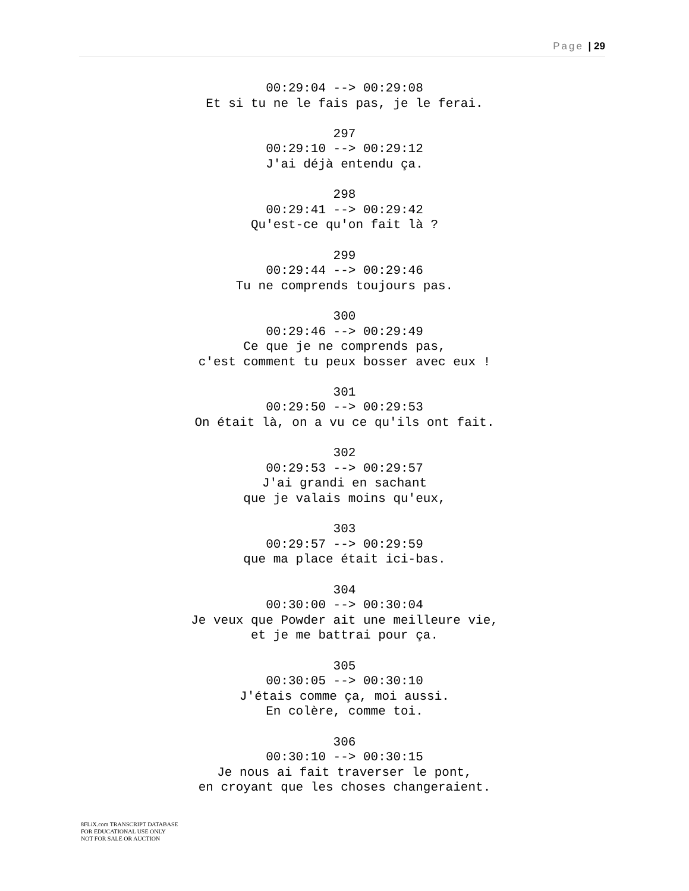Page | 29
00:29:04 --> 00:29:08
Et si tu ne le fais pas, je le ferai.
297
00:29:10 --> 00:29:12
J'ai déjà entendu ça.
298
00:29:41 --> 00:29:42
Qu'est-ce qu'on fait là ?
299
00:29:44 --> 00:29:46
Tu ne comprends toujours pas.
300
00:29:46 --> 00:29:49
Ce que je ne comprends pas,
c'est comment tu peux bosser avec eux !
301
00:29:50 --> 00:29:53
On était là, on a vu ce qu'ils ont fait.
302
00:29:53 --> 00:29:57
J'ai grandi en sachant
que je valais moins qu'eux,
303
00:29:57 --> 00:29:59
que ma place était ici-bas.
304
00:30:00 --> 00:30:04
Je veux que Powder ait une meilleure vie,
et je me battrai pour ça.
305
00:30:05 --> 00:30:10
J'étais comme ça, moi aussi.
En colère, comme toi.
306
00:30:10 --> 00:30:15
Je nous ai fait traverser le pont,
en croyant que les choses changeraient.
8FLiX.com TRANSCRIPT DATABASE
FOR EDUCATIONAL USE ONLY
NOT FOR SALE OR AUCTION